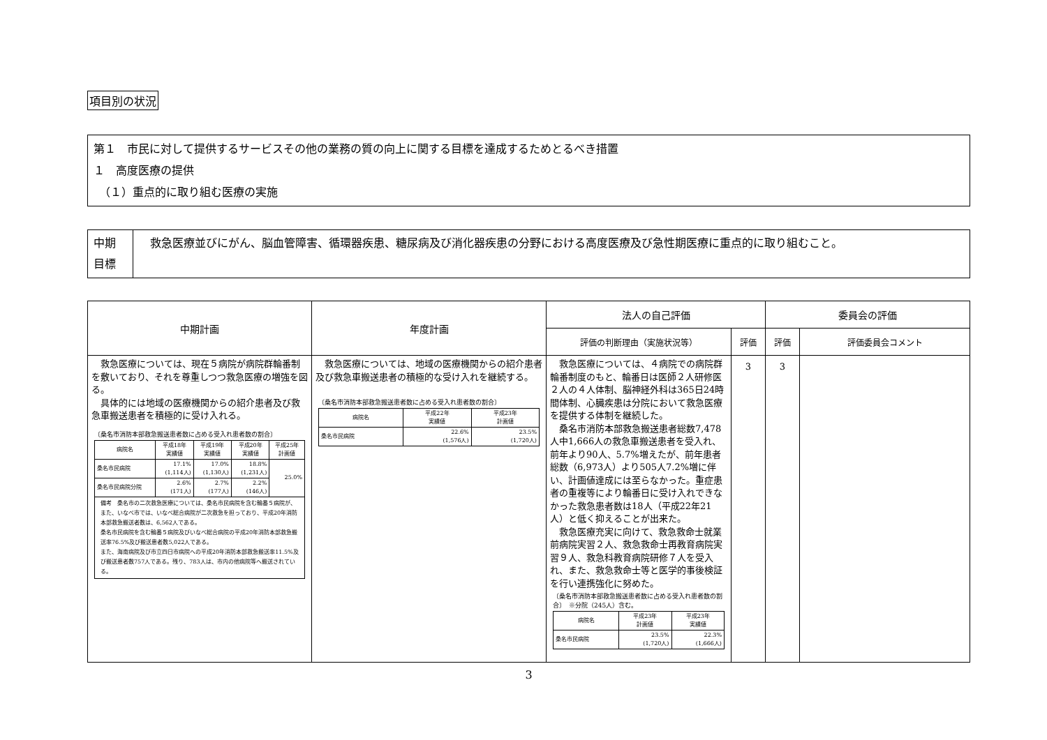項目別の状況
第１　市民に対して提供するサービスその他の業務の質の向上に関する目標を達成するためとるべき措置
１　高度医療の提供
　（１）重点的に取り組む医療の実施
| 中期 目標 | 救急医療並びにがん、脳血管障害、循環器疾患、糖尿病及び消化器疾患の分野における高度医療及び急性期医療に重点的に取り組むこと。 |
| 中期計画 | 年度計画 | 法人の自己評価 | | 委員会の評価 | |
| --- | --- | --- | --- | --- | --- |
| | | 評価の判断理由（実施状況等） | 評価 | 評価 | 評価委員会コメント |
| 救急医療については、現在５病院が病院群輪番制を敷いており、それを尊重しつつ救急医療の増強を図る。 具体的には地域の医療機関からの紹介患者及び救急車搬送患者を積極的に受け入れる。 〔桑名市消防本部救急搬送患者数に占める受入れ患者数の割合〕 / 病院名 / 平成18年 実績値 / 平成19年 実績値 / 平成20年 実績値 / 平成25年 計画値 / / 桑名市民病院 / 17.1% (1,114人) / 17.0% (1,130人) / 18.8% (1,231人) / 25.0% / / 桑名市民病院分院 / 2.6% (171人) / 2.7% (177人) / 2.2% (146人) / / 備考 桑名市の二次救急医療については、桑名市民病院を含む輪番５病院が、また、いなべ市では、いなべ総合病院が二次救急を担っており、平成20年消防本部救急搬送者数は、6,562人である。 桑名市民病院を含む輪番５病院及びいなべ総合病院の平成20年消防本部救急搬送率76.5%及び搬送患者数5,022人である。 また、海南病院及び市立四日市病院への平成20年消防本部救急搬送率11.5%及び搬送患者数757人である。残り、783人は、市内の他病院等へ搬送されている。 | 救急医療については、地域の医療機関からの紹介患者及び救急車搬送患者の積極的な受け入れを継続する。 〔桑名市消防本部救急搬送患者数に占める受入れ患者数の割合〕 / 病院名 / 平成22年 実績値 / 平成23年 計画値 / / 桑名市民病院 / 22.6% (1,576人) / 23.5% (1,720人) / | 救急医療については、４病院での病院群輪番制度のもと、輪番日は医師２人研修医２人の４人体制、脳神経外科は365日24時間体制、心臓疾患は分院において救急医療を提供する体制を継続した。 桑名市消防本部救急搬送患者総数7,478人中1,666人の救急車搬送患者を受入れ、前年より90人、5.7%増えたが、前年患者総数（6,973人）より505人7.2%増に伴い、計画値達成には至らなかった。重症患者の重複等により輪番日に受け入れできなかった救急患者数は18人（平成22年21人）と低く抑えることが出来た。 救急医療充実に向けて、救急救命士就業前病院実習２人、救急救命士再教育病院実習９人、救急科教育病院研修７人を受入れ、また、救急救命士等と医学的事後検証を行い連携強化に努めた。 〔桑名市消防本部救急搬送患者数に占める受入れ患者数の割合〕 ※分院（245人）含む。 / 病院名 / 平成23年 計画値 / 平成23年 実績値 / / 桑名市民病院 / 23.5% (1,720人) / 22.3% (1,666人) / | 3 | 3 | |
3